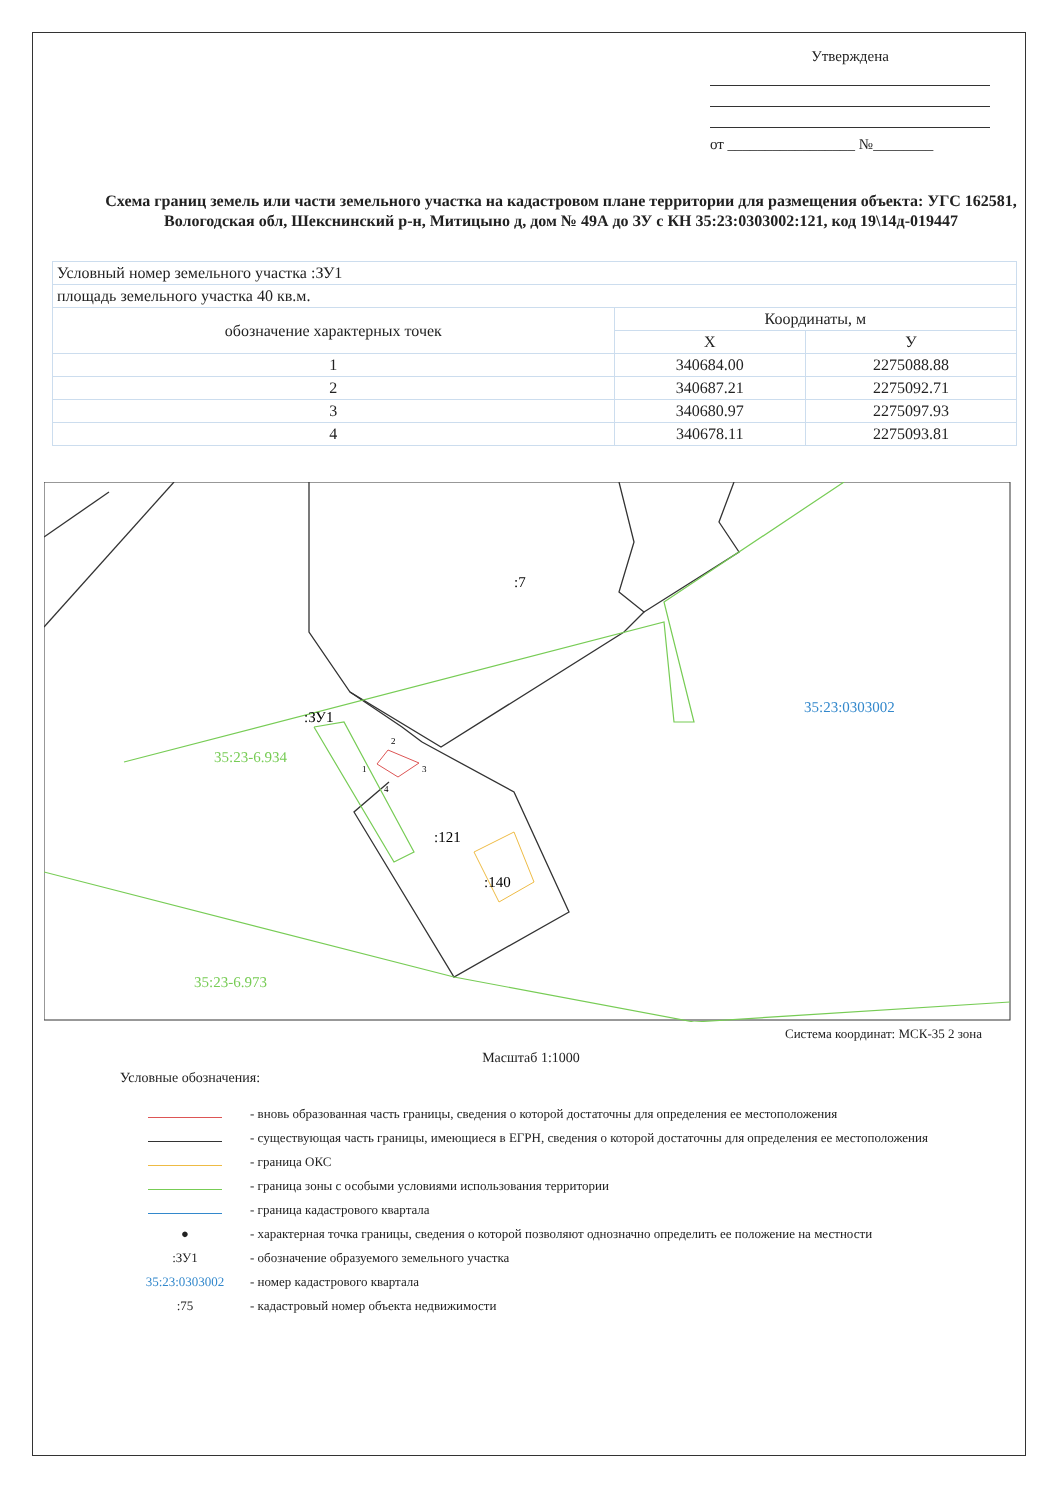Утверждена
от _________________ №________
Схема границ земель или части земельного участка на кадастровом плане территории для размещения объекта: УГС 162581, Вологодская обл, Шекснинский р-н, Митицыно д, дом № 49А до ЗУ с КН 35:23:0303002:121, код 19\14д-019447
| Условный номер земельного участка :ЗУ1 | | |
| площадь земельного участка 40 кв.м. | | |
| обозначение характерных точек | Координаты, м | |
| | X | У |
| 1 | 340684.00 | 2275088.88 |
| 2 | 340687.21 | 2275092.71 |
| 3 | 340680.97 | 2275097.93 |
| 4 | 340678.11 | 2275093.81 |
:ЗУ1
:7
:121
:140
35:23-6.934
35:23-6.973
35:23:0303002
1
2
3
4
Система координат: МСК-35 2 зона
Масштаб 1:1000
Условные обозначения:
- вновь образованная часть границы, сведения о которой достаточны для определения ее местоположения
- существующая часть границы, имеющиеся в ЕГРН, сведения о которой достаточны для определения ее местоположения
- граница ОКС
- граница зоны с особыми условиями использования территории
- граница кадастрового квартала
● - характерная точка границы, сведения о которой позволяют однозначно определить ее положение на местности
:ЗУ1 - обозначение образуемого земельного участка
35:23:0303002 - номер кадастрового квартала
:75 - кадастровый номер объекта недвижимости